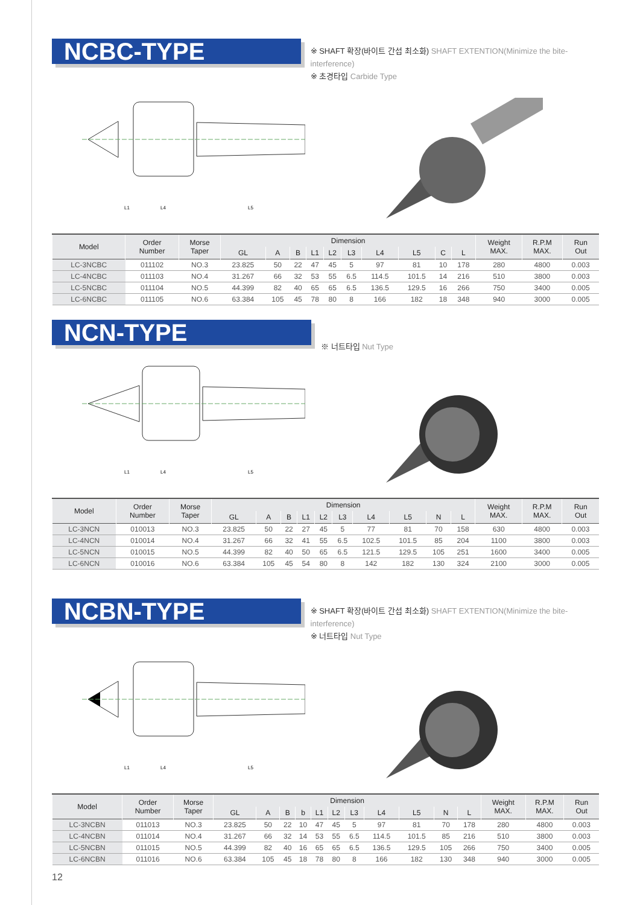NCBC-TYPE
※ SHAFT 확장(바이트 간섭 최소화) SHAFT EXTENTION(Minimize the bite-interference)
※ 초경타입 Carbide Type
L1
L4
L5
| Model | Order Number | Morse Taper | Dimension | | | | | | | | | | Weight MAX. | R.P.M MAX. | Run Out |
| --- | --- | --- | --- | --- | --- | --- | --- | --- | --- | --- | --- | --- | --- | --- | --- |
| | | | GL | A | B | L1 | L2 | L3 | L4 | L5 | C | L | | | |
| LC-3NCBC | 011102 | NO.3 | 23.825 | 50 | 22 | 47 | 45 | 5 | 97 | 81 | 10 | 178 | 280 | 4800 | 0.003 |
| LC-4NCBC | 011103 | NO.4 | 31.267 | 66 | 32 | 53 | 55 | 6.5 | 114.5 | 101.5 | 14 | 216 | 510 | 3800 | 0.003 |
| LC-5NCBC | 011104 | NO.5 | 44.399 | 82 | 40 | 65 | 65 | 6.5 | 136.5 | 129.5 | 16 | 266 | 750 | 3400 | 0.005 |
| LC-6NCBC | 011105 | NO.6 | 63.384 | 105 | 45 | 78 | 80 | 8 | 166 | 182 | 18 | 348 | 940 | 3000 | 0.005 |
NCN-TYPE
※ 너트타입 Nut Type
L1
L4
L5
| Model | Order Number | Morse Taper | Dimension | | | | | | | | | | Weight MAX. | R.P.M MAX. | Run Out |
| --- | --- | --- | --- | --- | --- | --- | --- | --- | --- | --- | --- | --- | --- | --- | --- |
| | | | GL | A | B | L1 | L2 | L3 | L4 | L5 | N | L | | | |
| LC-3NCN | 010013 | NO.3 | 23.825 | 50 | 22 | 27 | 45 | 5 | 77 | 81 | 70 | 158 | 630 | 4800 | 0.003 |
| LC-4NCN | 010014 | NO.4 | 31.267 | 66 | 32 | 41 | 55 | 6.5 | 102.5 | 101.5 | 85 | 204 | 1100 | 3800 | 0.003 |
| LC-5NCN | 010015 | NO.5 | 44.399 | 82 | 40 | 50 | 65 | 6.5 | 121.5 | 129.5 | 105 | 251 | 1600 | 3400 | 0.005 |
| LC-6NCN | 010016 | NO.6 | 63.384 | 105 | 45 | 54 | 80 | 8 | 142 | 182 | 130 | 324 | 2100 | 3000 | 0.005 |
NCBN-TYPE
※ SHAFT 확장(바이트 간섭 최소화) SHAFT EXTENTION(Minimize the bite-interference)
※ 너트타입 Nut Type
L1
L4
L5
| Model | Order Number | Morse Taper | Dimension | | | | | | | | | | | Weight MAX. | R.P.M MAX. | Run Out |
| --- | --- | --- | --- | --- | --- | --- | --- | --- | --- | --- | --- | --- | --- | --- | --- | --- |
| | | | GL | A | B | b | L1 | L2 | L3 | L4 | L5 | N | L | | | |
| LC-3NCBN | 011013 | NO.3 | 23.825 | 50 | 22 | 10 | 47 | 45 | 5 | 97 | 81 | 70 | 178 | 280 | 4800 | 0.003 |
| LC-4NCBN | 011014 | NO.4 | 31.267 | 66 | 32 | 14 | 53 | 55 | 6.5 | 114.5 | 101.5 | 85 | 216 | 510 | 3800 | 0.003 |
| LC-5NCBN | 011015 | NO.5 | 44.399 | 82 | 40 | 16 | 65 | 65 | 6.5 | 136.5 | 129.5 | 105 | 266 | 750 | 3400 | 0.005 |
| LC-6NCBN | 011016 | NO.6 | 63.384 | 105 | 45 | 18 | 78 | 80 | 8 | 166 | 182 | 130 | 348 | 940 | 3000 | 0.005 |
12